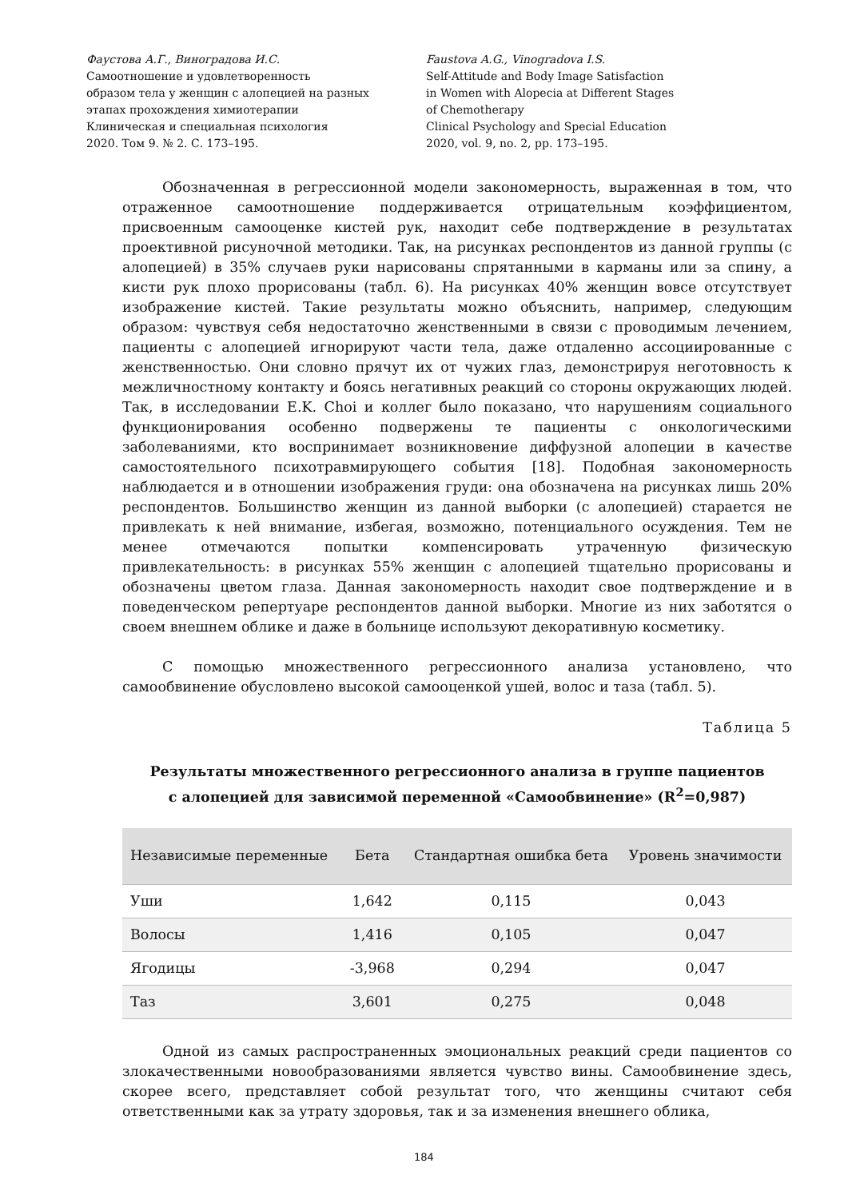Фаустова А.Г., Виноградова И.С.
Самоотношение и удовлетворенность
образом тела у женщин с алопецией на разных
этапах прохождения химиотерапии
Клиническая и специальная психология
2020. Том 9. № 2. С. 173–195.
Faustova A.G., Vinogradova I.S.
Self-Attitude and Body Image Satisfaction
in Women with Alopecia at Different Stages
of Chemotherapy
Clinical Psychology and Special Education
2020, vol. 9, no. 2, pp. 173–195.
Обозначенная в регрессионной модели закономерность, выраженная в том, что отраженное самоотношение поддерживается отрицательным коэффициентом, присвоенным самооценке кистей рук, находит себе подтверждение в результатах проективной рисуночной методики. Так, на рисунках респондентов из данной группы (с алопецией) в 35% случаев руки нарисованы спрятанными в карманы или за спину, а кисти рук плохо прорисованы (табл. 6). На рисунках 40% женщин вовсе отсутствует изображение кистей. Такие результаты можно объяснить, например, следующим образом: чувствуя себя недостаточно женственными в связи с проводимым лечением, пациенты с алопецией игнорируют части тела, даже отдаленно ассоциированные с женственностью. Они словно прячут их от чужих глаз, демонстрируя неготовность к межличностному контакту и боясь негативных реакций со стороны окружающих людей. Так, в исследовании E.K. Choi и коллег было показано, что нарушениям социального функционирования особенно подвержены те пациенты с онкологическими заболеваниями, кто воспринимает возникновение диффузной алопеции в качестве самостоятельного психотравмирующего события [18]. Подобная закономерность наблюдается и в отношении изображения груди: она обозначена на рисунках лишь 20% респондентов. Большинство женщин из данной выборки (с алопецией) старается не привлекать к ней внимание, избегая, возможно, потенциального осуждения. Тем не менее отмечаются попытки компенсировать утраченную физическую привлекательность: в рисунках 55% женщин с алопецией тщательно прорисованы и обозначены цветом глаза. Данная закономерность находит свое подтверждение и в поведенческом репертуаре респондентов данной выборки. Многие из них заботятся о своем внешнем облике и даже в больнице используют декоративную косметику.
С помощью множественного регрессионного анализа установлено, что самообвинение обусловлено высокой самооценкой ушей, волос и таза (табл. 5).
Таблица 5
Результаты множественного регрессионного анализа в группе пациентов
с алопецией для зависимой переменной «Самообвинение» (R<sup>2</sup>=0,987)
| Независимые переменные | Бета | Стандартная ошибка бета | Уровень значимости |
| --- | --- | --- | --- |
| Уши | 1,642 | 0,115 | 0,043 |
| Волосы | 1,416 | 0,105 | 0,047 |
| Ягодицы | -3,968 | 0,294 | 0,047 |
| Таз | 3,601 | 0,275 | 0,048 |
Одной из самых распространенных эмоциональных реакций среди пациентов со злокачественными новообразованиями является чувство вины. Самообвинение здесь, скорее всего, представляет собой результат того, что женщины считают себя ответственными как за утрату здоровья, так и за изменения внешнего облика,
184